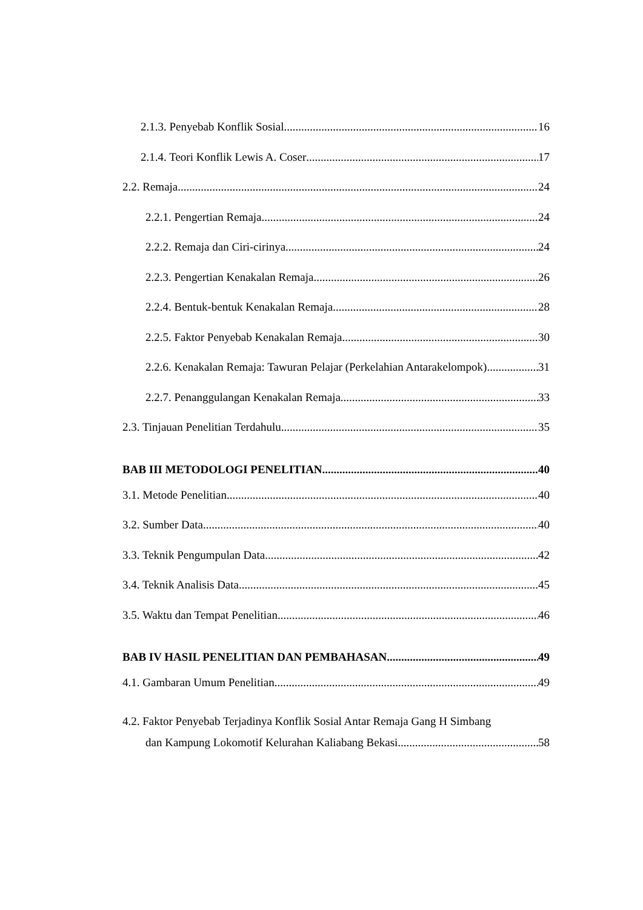2.1.3. Penyebab Konflik Sosial 16
2.1.4. Teori Konflik Lewis A. Coser 17
2.2. Remaja 24
2.2.1. Pengertian Remaja 24
2.2.2. Remaja dan Ciri-cirinya 24
2.2.3. Pengertian Kenakalan Remaja 26
2.2.4. Bentuk-bentuk Kenakalan Remaja 28
2.2.5. Faktor Penyebab Kenakalan Remaja 30
2.2.6. Kenakalan Remaja: Tawuran Pelajar (Perkelahian Antarakelompok) 31
2.2.7. Penanggulangan Kenakalan Remaja 33
2.3. Tinjauan Penelitian Terdahulu 35
BAB III METODOLOGI PENELITIAN 40
3.1. Metode Penelitian 40
3.2. Sumber Data 40
3.3. Teknik Pengumpulan Data 42
3.4. Teknik Analisis Data 45
3.5. Waktu dan Tempat Penelitian 46
BAB IV HASIL PENELITIAN DAN PEMBAHASAN 49
4.1. Gambaran Umum Penelitian 49
4.2. Faktor Penyebab Terjadinya Konflik Sosial Antar Remaja Gang H Simbang
dan Kampung Lokomotif Kelurahan Kaliabang Bekasi 58